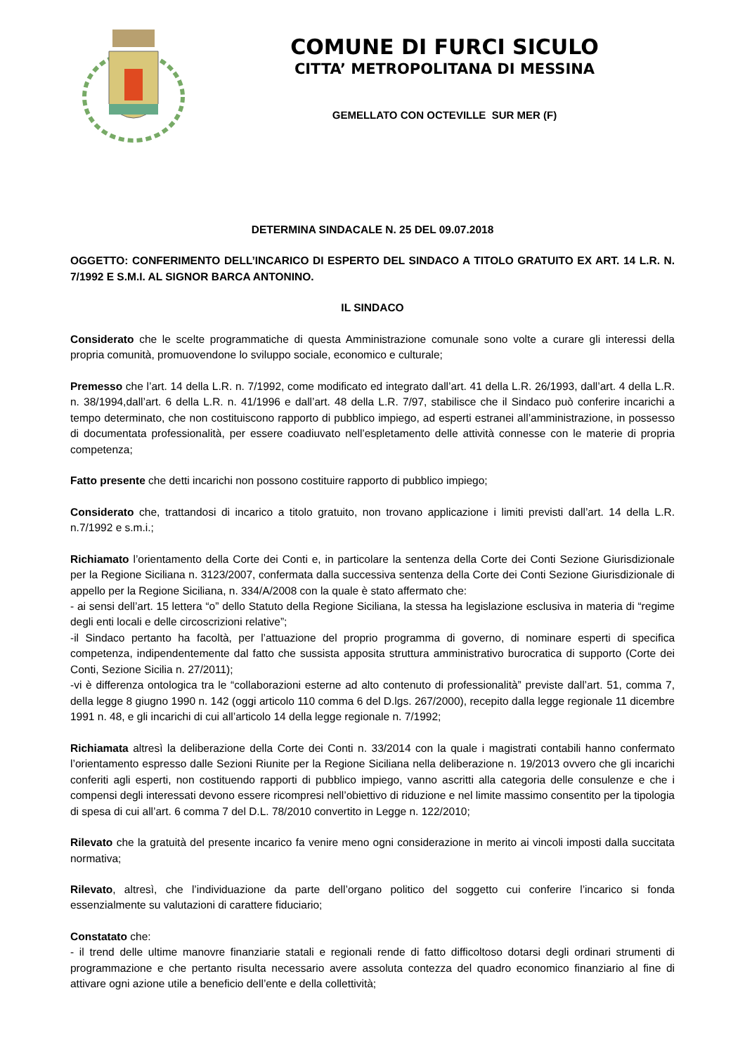COMUNE DI FURCI SICULO
CITTA’ METROPOLITANA DI MESSINA
GEMELLATO CON OCTEVILLE SUR MER (F)
DETERMINA SINDACALE N. 25 DEL 09.07.2018
OGGETTO: CONFERIMENTO DELL’INCARICO DI ESPERTO DEL SINDACO A TITOLO GRATUITO EX ART. 14 L.R. N. 7/1992 E S.M.I. AL SIGNOR BARCA ANTONINO.
IL SINDACO
Considerato che le scelte programmatiche di questa Amministrazione comunale sono volte a curare gli interessi della propria comunità, promuovendone lo sviluppo sociale, economico e culturale;
Premesso che l’art. 14 della L.R. n. 7/1992, come modificato ed integrato dall’art. 41 della L.R. 26/1993, dall’art. 4 della L.R. n. 38/1994,dall’art. 6 della L.R. n. 41/1996 e dall’art. 48 della L.R. 7/97, stabilisce che il Sindaco può conferire incarichi a tempo determinato, che non costituiscono rapporto di pubblico impiego, ad esperti estranei all’amministrazione, in possesso di documentata professionalità, per essere coadiuvato nell’espletamento delle attività connesse con le materie di propria competenza;
Fatto presente che detti incarichi non possono costituire rapporto di pubblico impiego;
Considerato che, trattandosi di incarico a titolo gratuito, non trovano applicazione i limiti previsti dall’art. 14 della L.R. n.7/1992 e s.m.i.;
Richiamato l’orientamento della Corte dei Conti e, in particolare la sentenza della Corte dei Conti Sezione Giurisdizionale per la Regione Siciliana n. 3123/2007, confermata dalla successiva sentenza della Corte dei Conti Sezione Giurisdizionale di appello per la Regione Siciliana, n. 334/A/2008 con la quale è stato affermato che:
- ai sensi dell’art. 15 lettera “o” dello Statuto della Regione Siciliana, la stessa ha legislazione esclusiva in materia di “regime degli enti locali e delle circoscrizioni relative”;
-il Sindaco pertanto ha facoltà, per l’attuazione del proprio programma di governo, di nominare esperti di specifica competenza, indipendentemente dal fatto che sussista apposita struttura amministrativo burocratica di supporto (Corte dei Conti, Sezione Sicilia n. 27/2011);
-vi è differenza ontologica tra le “collaborazioni esterne ad alto contenuto di professionalità” previste dall’art. 51, comma 7, della legge 8 giugno 1990 n. 142 (oggi articolo 110 comma 6 del D.lgs. 267/2000), recepito dalla legge regionale 11 dicembre 1991 n. 48, e gli incarichi di cui all’articolo 14 della legge regionale n. 7/1992;
Richiamata altresì la deliberazione della Corte dei Conti n. 33/2014 con la quale i magistrati contabili hanno confermato l’orientamento espresso dalle Sezioni Riunite per la Regione Siciliana nella deliberazione n. 19/2013 ovvero che gli incarichi conferiti agli esperti, non costituendo rapporti di pubblico impiego, vanno ascritti alla categoria delle consulenze e che i compensi degli interessati devono essere ricompresi nell’obiettivo di riduzione e nel limite massimo consentito per la tipologia di spesa di cui all’art. 6 comma 7 del D.L. 78/2010 convertito in Legge n. 122/2010;
Rilevato che la gratuità del presente incarico fa venire meno ogni considerazione in merito ai vincoli imposti dalla succitata normativa;
Rilevato, altresì, che l’individuazione da parte dell’organo politico del soggetto cui conferire l’incarico si fonda essenzialmente su valutazioni di carattere fiduciario;
Constatato che:
- il trend delle ultime manovre finanziarie statali e regionali rende di fatto difficoltoso dotarsi degli ordinari strumenti di programmazione e che pertanto risulta necessario avere assoluta contezza del quadro economico finanziario al fine di attivare ogni azione utile a beneficio dell’ente e della collettività;